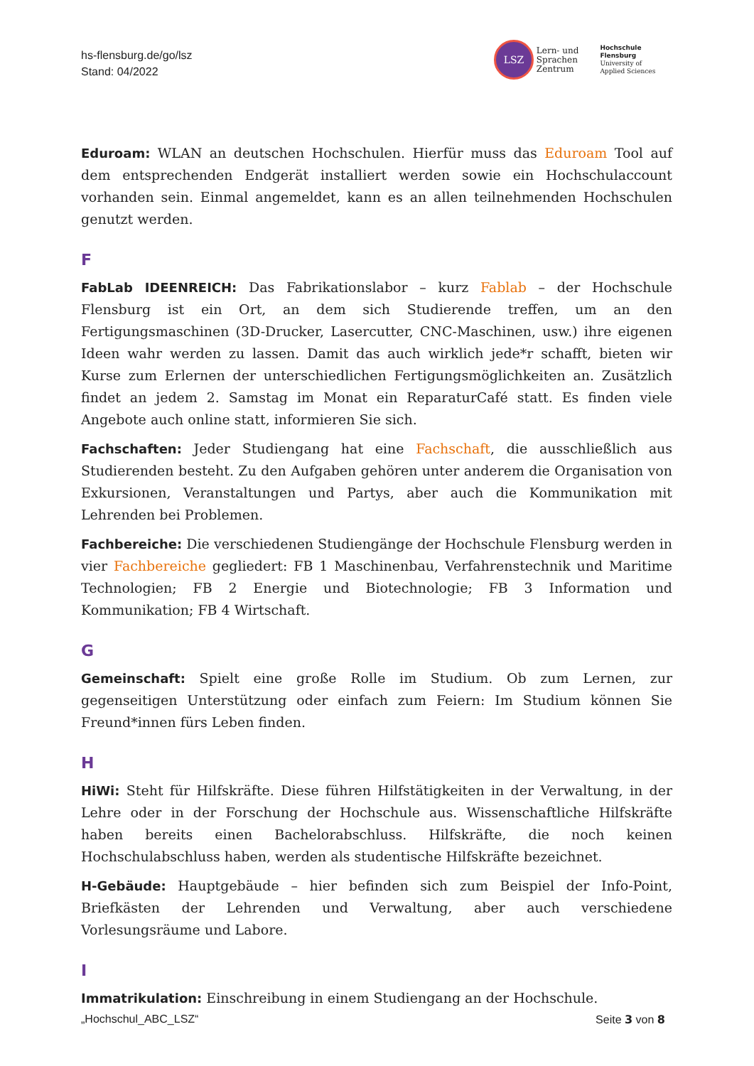hs-flensburg.de/go/lsz
Stand: 04/2022
LSZ Lern- und
Sprachen
Zentrum
Hochschule
Flensburg
University of
Applied Sciences
Eduroam: WLAN an deutschen Hochschulen. Hierfür muss das Eduroam Tool auf dem entsprechenden Endgerät installiert werden sowie ein Hochschulaccount vorhanden sein. Einmal angemeldet, kann es an allen teilnehmenden Hochschulen genutzt werden.
F
FabLab IDEENREICH: Das Fabrikationslabor – kurz Fablab – der Hochschule Flensburg ist ein Ort, an dem sich Studierende treffen, um an den Fertigungsmaschinen (3D-Drucker, Lasercutter, CNC-Maschinen, usw.) ihre eigenen Ideen wahr werden zu lassen. Damit das auch wirklich jede*r schafft, bieten wir Kurse zum Erlernen der unterschiedlichen Fertigungsmöglichkeiten an. Zusätzlich findet an jedem 2. Samstag im Monat ein ReparaturCafé statt. Es finden viele Angebote auch online statt, informieren Sie sich.
Fachschaften: Jeder Studiengang hat eine Fachschaft, die ausschließlich aus Studierenden besteht. Zu den Aufgaben gehören unter anderem die Organisation von Exkursionen, Veranstaltungen und Partys, aber auch die Kommunikation mit Lehrenden bei Problemen.
Fachbereiche: Die verschiedenen Studiengänge der Hochschule Flensburg werden in vier Fachbereiche gegliedert: FB 1 Maschinenbau, Verfahrenstechnik und Maritime Technologien; FB 2 Energie und Biotechnologie; FB 3 Information und Kommunikation; FB 4 Wirtschaft.
G
Gemeinschaft: Spielt eine große Rolle im Studium. Ob zum Lernen, zur gegenseitigen Unterstützung oder einfach zum Feiern: Im Studium können Sie Freund*innen fürs Leben finden.
H
HiWi: Steht für Hilfskräfte. Diese führen Hilfstätigkeiten in der Verwaltung, in der Lehre oder in der Forschung der Hochschule aus. Wissenschaftliche Hilfskräfte haben bereits einen Bachelorabschluss. Hilfskräfte, die noch keinen Hochschulabschluss haben, werden als studentische Hilfskräfte bezeichnet.
H-Gebäude: Hauptgebäude – hier befinden sich zum Beispiel der Info-Point, Briefkästen der Lehrenden und Verwaltung, aber auch verschiedene Vorlesungsräume und Labore.
I
Immatrikulation: Einschreibung in einem Studiengang an der Hochschule.
„Hochschul_ABC_LSZ“Seite 3 von 8